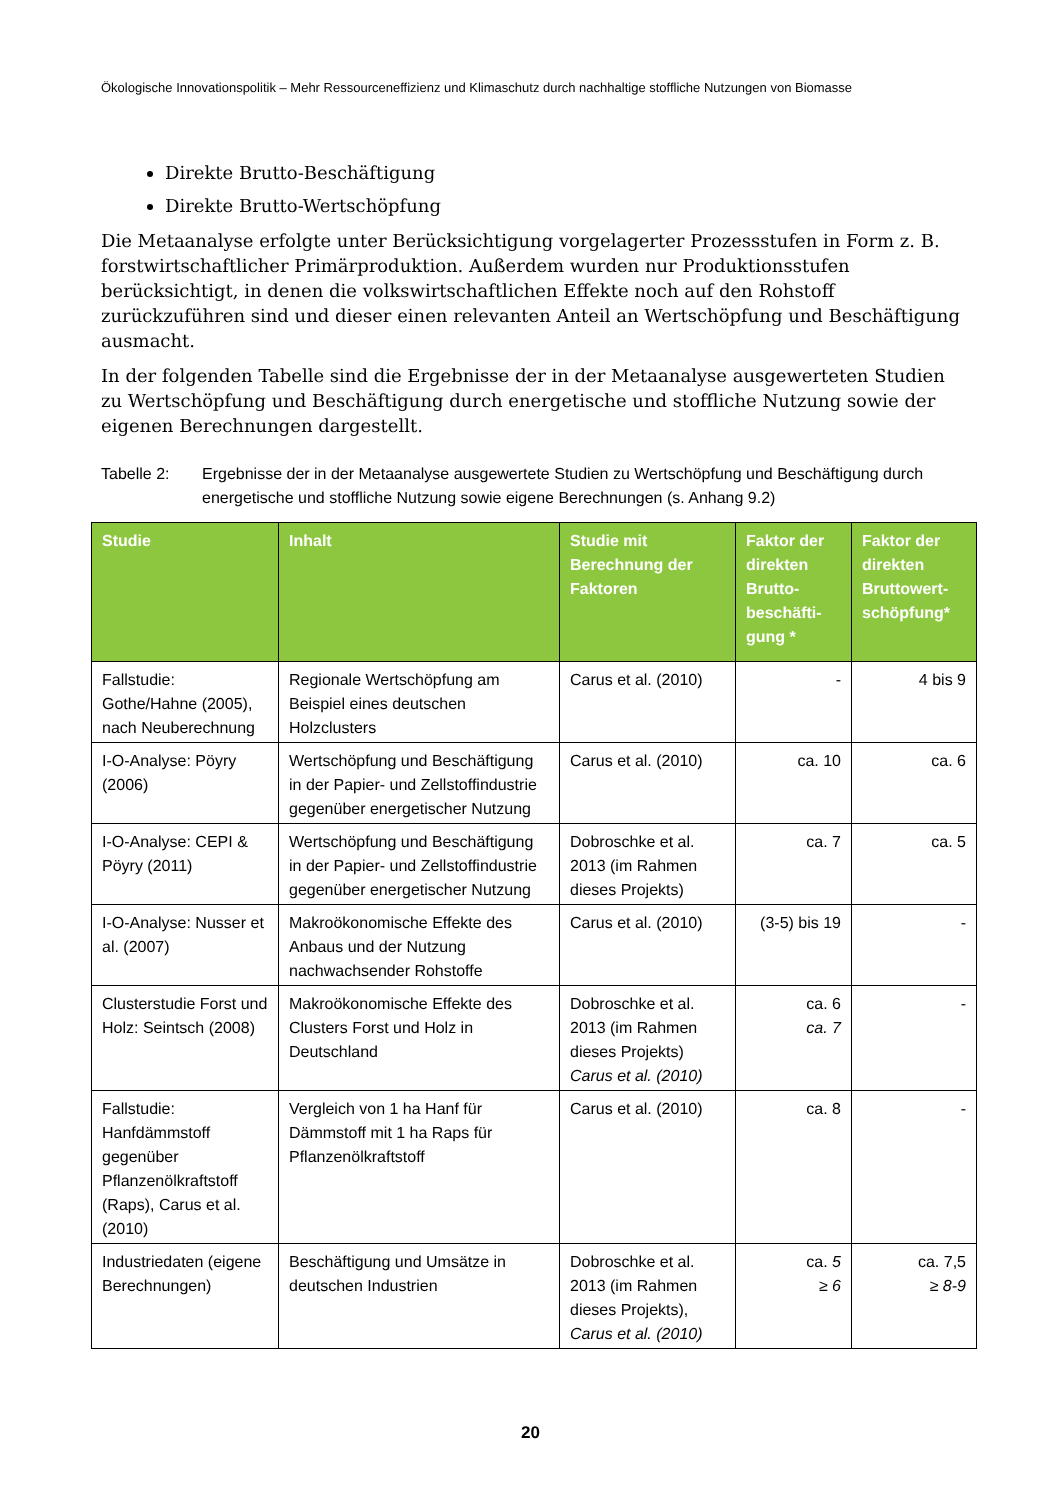Ökologische Innovationspolitik – Mehr Ressourceneffizienz und Klimaschutz durch nachhaltige stoffliche Nutzungen von Biomasse
Direkte Brutto-Beschäftigung
Direkte Brutto-Wertschöpfung
Die Metaanalyse erfolgte unter Berücksichtigung vorgelagerter Prozessstufen in Form z. B. forstwirtschaftlicher Primärproduktion. Außerdem wurden nur Produktionsstufen berücksichtigt, in denen die volkswirtschaftlichen Effekte noch auf den Rohstoff zurückzuführen sind und dieser einen relevanten Anteil an Wertschöpfung und Beschäftigung ausmacht.
In der folgenden Tabelle sind die Ergebnisse der in der Metaanalyse ausgewerteten Studien zu Wertschöpfung und Beschäftigung durch energetische und stoffliche Nutzung sowie der eigenen Berechnungen dargestellt.
Tabelle 2: Ergebnisse der in der Metaanalyse ausgewertete Studien zu Wertschöpfung und Beschäftigung durch energetische und stoffliche Nutzung sowie eigene Berechnungen (s. Anhang 9.2)
| Studie | Inhalt | Studie mit Berechnung der Faktoren | Faktor der direkten Brutto-beschäfti-gung * | Faktor der direkten Bruttowert-schöpfung* |
| --- | --- | --- | --- | --- |
| Fallstudie: Gothe/Hahne (2005), nach Neuberechnung | Regionale Wertschöpfung am Beispiel eines deutschen Holzclusters | Carus et al. (2010) | - | 4 bis 9 |
| I-O-Analyse: Pöyry (2006) | Wertschöpfung und Beschäftigung in der Papier- und Zellstoffindustrie gegenüber energetischer Nutzung | Carus et al. (2010) | ca. 10 | ca. 6 |
| I-O-Analyse: CEPI & Pöyry (2011) | Wertschöpfung und Beschäftigung in der Papier- und Zellstoffindustrie gegenüber energetischer Nutzung | Dobroschke et al. 2013 (im Rahmen dieses Projekts) | ca. 7 | ca. 5 |
| I-O-Analyse: Nusser et al. (2007) | Makroökonomische Effekte des Anbaus und der Nutzung nachwachsender Rohstoffe | Carus et al. (2010) | (3-5) bis 19 | - |
| Clusterstudie Forst und Holz: Seintsch (2008) | Makroökonomische Effekte des Clusters Forst und Holz in Deutschland | Dobroschke et al. 2013 (im Rahmen dieses Projekts) Carus et al. (2010) | ca. 6 ca. 7 | - |
| Fallstudie: Hanfdämmstoff gegenüber Pflanzenölkraftstoff (Raps), Carus et al. (2010) | Vergleich von 1 ha Hanf für Dämmstoff mit 1 ha Raps für Pflanzenölkraftstoff | Carus et al. (2010) | ca. 8 | - |
| Industriedaten (eigene Berechnungen) | Beschäftigung und Umsätze in deutschen Industrien | Dobroschke et al. 2013 (im Rahmen dieses Projekts), Carus et al. (2010) | ca. 5 ≥ 6 | ca. 7,5 ≥ 8-9 |
20